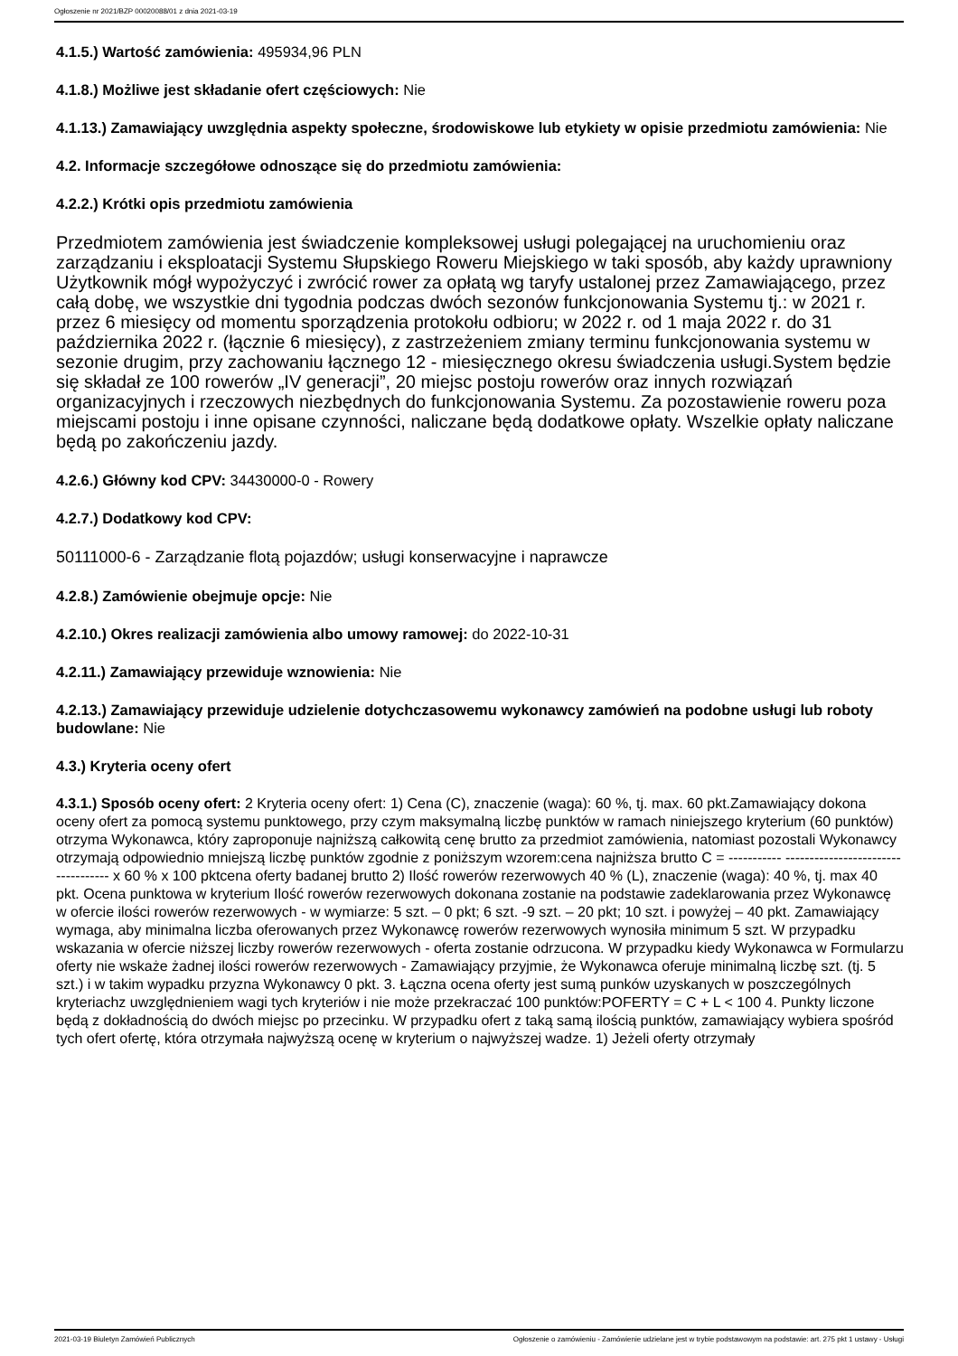Ogłoszenie nr 2021/BZP 00020088/01 z dnia 2021-03-19
4.1.5.) Wartość zamówienia: 495934,96 PLN
4.1.8.) Możliwe jest składanie ofert częściowych: Nie
4.1.13.) Zamawiający uwzględnia aspekty społeczne, środowiskowe lub etykiety w opisie przedmiotu zamówienia: Nie
4.2. Informacje szczegółowe odnoszące się do przedmiotu zamówienia:
4.2.2.) Krótki opis przedmiotu zamówienia
Przedmiotem zamówienia jest świadczenie kompleksowej usługi polegającej na uruchomieniu oraz zarządzaniu i eksploatacji Systemu Słupskiego Roweru Miejskiego w taki sposób, aby każdy uprawniony Użytkownik mógł wypożyczyć i zwrócić rower za opłatą wg taryfy ustalonej przez Zamawiającego, przez całą dobę, we wszystkie dni tygodnia podczas dwóch sezonów funkcjonowania Systemu tj.: w 2021 r. przez 6 miesięcy od momentu sporządzenia protokołu odbioru; w 2022 r. od 1 maja 2022 r. do 31 października 2022 r. (łącznie 6 miesięcy), z zastrzeżeniem zmiany terminu funkcjonowania systemu w sezonie drugim, przy zachowaniu łącznego 12 - miesięcznego okresu świadczenia usługi.System będzie się składał ze 100 rowerów „IV generacji”, 20 miejsc postoju rowerów oraz innych rozwiązań organizacyjnych i rzeczowych niezbędnych do funkcjonowania Systemu. Za pozostawienie roweru poza miejscami postoju i inne opisane czynności, naliczane będą dodatkowe opłaty. Wszelkie opłaty naliczane będą po zakończeniu jazdy.
4.2.6.) Główny kod CPV: 34430000-0 - Rowery
4.2.7.) Dodatkowy kod CPV:
50111000-6 - Zarządzanie flotą pojazdów; usługi konserwacyjne i naprawcze
4.2.8.) Zamówienie obejmuje opcje: Nie
4.2.10.) Okres realizacji zamówienia albo umowy ramowej: do 2022-10-31
4.2.11.) Zamawiający przewiduje wznowienia: Nie
4.2.13.) Zamawiający przewiduje udzielenie dotychczasowemu wykonawcy zamówień na podobne usługi lub roboty budowlane: Nie
4.3.) Kryteria oceny ofert
4.3.1.) Sposób oceny ofert: 2 Kryteria oceny ofert: 1) Cena (C), znaczenie (waga): 60 %, tj. max. 60 pkt.Zamawiający dokona oceny ofert za pomocą systemu punktowego, przy czym maksymalną liczbę punktów w ramach niniejszego kryterium (60 punktów) otrzyma Wykonawca, który zaproponuje najniższą całkowitą cenę brutto za przedmiot zamówienia, natomiast pozostali Wykonawcy otrzymają odpowiednio mniejszą liczbę punktów zgodnie z poniższym wzorem:cena najniższa brutto C = ----------- ----------------------------------- x 60 % x 100 pktcena oferty badanej brutto 2) Ilość rowerów rezerwowych 40 % (L), znaczenie (waga): 40 %, tj. max 40 pkt. Ocena punktowa w kryterium Ilość rowerów rezerwowych dokonana zostanie na podstawie zadeklarowania przez Wykonawcę w ofercie ilości rowerów rezerwowych - w wymiarze: 5 szt. – 0 pkt; 6 szt. -9 szt. – 20 pkt; 10 szt. i powyżej – 40 pkt. Zamawiający wymaga, aby minimalna liczba oferowanych przez Wykonawcę rowerów rezerwowych wynosiła minimum 5 szt. W przypadku wskazania w ofercie niższej liczby rowerów rezerwowych - oferta zostanie odrzucona. W przypadku kiedy Wykonawca w Formularzu oferty nie wskaże żadnej ilości rowerów rezerwowych - Zamawiający przyjmie, że Wykonawca oferuje minimalną liczbę szt. (tj. 5 szt.) i w takim wypadku przyzna Wykonawcy 0 pkt. 3. Łączna ocena oferty jest sumą punków uzyskanych w poszczególnych kryteriachz uwzględnieniem wagi tych kryteriów i nie może przekraczać 100 punktów:POFERTY = C + L < 100 4. Punkty liczone będą z dokładnością do dwóch miejsc po przecinku. W przypadku ofert z taką samą ilością punktów, zamawiający wybiera spośród tych ofert ofertę, która otrzymała najwyższą ocenę w kryterium o najwyższej wadze. 1) Jeżeli oferty otrzymały
2021-03-19 Biuletyn Zamówień Publicznych Ogłoszenie o zamówieniu - Zamówienie udzielane jest w trybie podstawowym na podstawie: art. 275 pkt 1 ustawy - Usługi